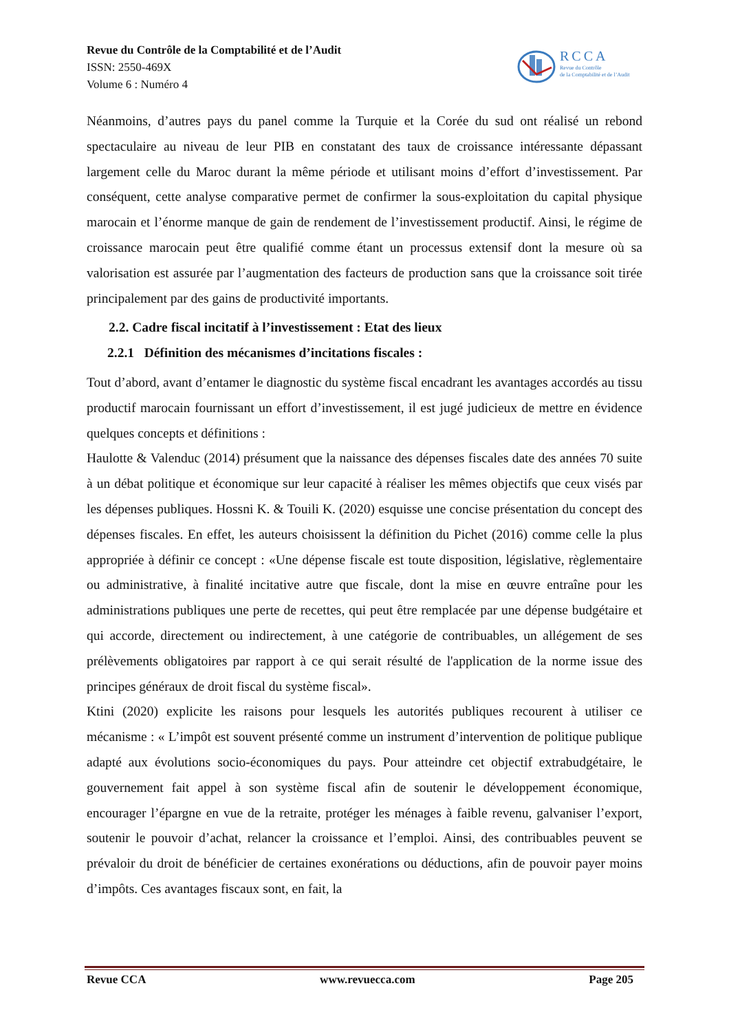Revue du Contrôle de la Comptabilité et de l’Audit
ISSN: 2550-469X
Volume 6 : Numéro 4
RCCA
Revue du Contrôle
de la Comptabilité et de l’Audit
Néanmoins, d’autres pays du panel comme la Turquie et la Corée du sud ont réalisé un rebond spectaculaire au niveau de leur PIB en constatant des taux de croissance intéressante dépassant largement celle du Maroc durant la même période et utilisant moins d’effort d’investissement. Par conséquent, cette analyse comparative permet de confirmer la sous-exploitation du capital physique marocain et l’énorme manque de gain de rendement de l’investissement productif. Ainsi, le régime de croissance marocain peut être qualifié comme étant un processus extensif dont la mesure où sa valorisation est assurée par l’augmentation des facteurs de production sans que la croissance soit tirée principalement par des gains de productivité importants.
2.2. Cadre fiscal incitatif à l’investissement : Etat des lieux
2.2.1 Définition des mécanismes d’incitations fiscales :
Tout d’abord, avant d’entamer le diagnostic du système fiscal encadrant les avantages accordés au tissu productif marocain fournissant un effort d’investissement, il est jugé judicieux de mettre en évidence quelques concepts et définitions :
Haulotte & Valenduc (2014) présument que la naissance des dépenses fiscales date des années 70 suite à un débat politique et économique sur leur capacité à réaliser les mêmes objectifs que ceux visés par les dépenses publiques. Hossni K. & Touili K. (2020) esquisse une concise présentation du concept des dépenses fiscales. En effet, les auteurs choisissent la définition du Pichet (2016) comme celle la plus appropriée à définir ce concept : «Une dépense fiscale est toute disposition, législative, règlementaire ou administrative, à finalité incitative autre que fiscale, dont la mise en œuvre entraîne pour les administrations publiques une perte de recettes, qui peut être remplacée par une dépense budgétaire et qui accorde, directement ou indirectement, à une catégorie de contribuables, un allégement de ses prélèvements obligatoires par rapport à ce qui serait résulté de l'application de la norme issue des principes généraux de droit fiscal du système fiscal».
Ktini (2020) explicite les raisons pour lesquels les autorités publiques recourent à utiliser ce mécanisme : « L’impôt est souvent présenté comme un instrument d’intervention de politique publique adapté aux évolutions socio-économiques du pays. Pour atteindre cet objectif extrabudgétaire, le gouvernement fait appel à son système fiscal afin de soutenir le développement économique, encourager l’épargne en vue de la retraite, protéger les ménages à faible revenu, galvaniser l’export, soutenir le pouvoir d’achat, relancer la croissance et l’emploi. Ainsi, des contribuables peuvent se prévaloir du droit de bénéficier de certaines exonérations ou déductions, afin de pouvoir payer moins d’impôts. Ces avantages fiscaux sont, en fait, la
Revue CCA www.revuecca.com Page 205